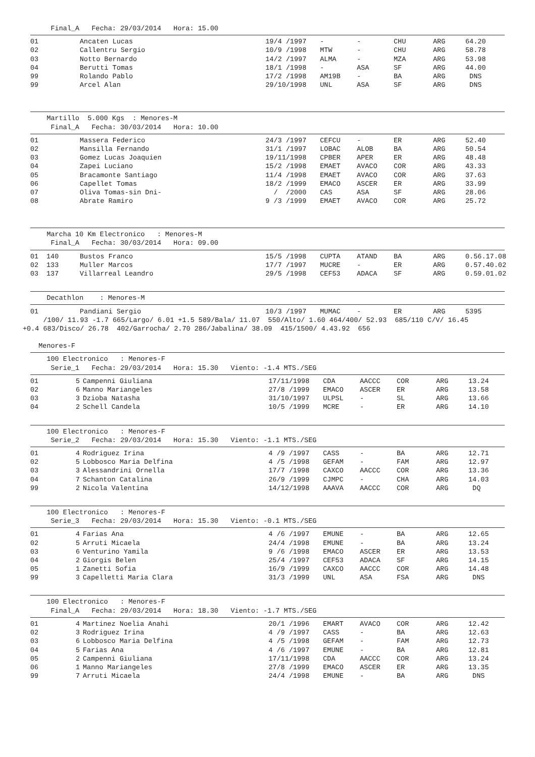Final_A   Fecha: 29/03/2014   Hora: 15.00
| 01 | | Ancaten Lucas | 19/4 /1997 | - | - | CHU | ARG | 64.20 |
| 02 | | Callentru Sergio | 10/9 /1998 | MTW | - | CHU | ARG | 58.78 |
| 03 | | Notto Bernardo | 14/2 /1997 | ALMA | - | MZA | ARG | 53.98 |
| 04 | | Berutti Tomas | 18/1 /1998 | - | ASA | SF | ARG | 44.00 |
| 99 | | Rolando Pablo | 17/2 /1998 | AM19B | - | BA | ARG | DNS |
| 99 | | Arcel Alan | 29/10/1998 | UNL | ASA | SF | ARG | DNS |
    Martillo  5.000 Kgs  : Menores-M
     Final_A   Fecha: 30/03/2014   Hora: 10.00
| 01 | | Massera Federico | 24/3 /1997 | CEFCU | - | ER | ARG | 52.40 |
| 02 | | Mansilla Fernando | 31/1 /1997 | LOBAC | ALOB | BA | ARG | 50.54 |
| 03 | | Gomez Lucas Joaquien | 19/11/1998 | CPBER | APER | ER | ARG | 48.48 |
| 04 | | Zapei Luciano | 15/2 /1998 | EMAET | AVACO | COR | ARG | 43.33 |
| 05 | | Bracamonte Santiago | 11/4 /1998 | EMAET | AVACO | COR | ARG | 37.63 |
| 06 | | Capellet Tomas | 18/2 /1999 | EMACO | ASCER | ER | ARG | 33.99 |
| 07 | | Oliva Tomas-sin Dni- | / /2000 | CAS | ASA | SF | ARG | 28.06 |
| 08 | | Abrate Ramiro | 9 /3 /1999 | EMAET | AVACO | COR | ARG | 25.72 |
    Marcha 10 Km Electronico   : Menores-M
     Final_A   Fecha: 30/03/2014   Hora: 09.00
| 01 | 140 | Bustos Franco | 15/5 /1998 | CUPTA | ATAND | BA | ARG | 0.56.17.08 |
| 02 | 133 | Muller Marcos | 17/7 /1997 | MUCRE | - | ER | ARG | 0.57.40.02 |
| 03 | 137 | Villarreal Leandro | 29/5 /1998 | CEF53 | ADACA | SF | ARG | 0.59.01.02 |
    Decathlon    : Menores-M
| 01 | | Pandiani Sergio | 10/3 /1997 | MUMAC | - | ER | ARG | 5395 |
     /100/ 11.93 -1.7 665/Largo/ 6.01 +1.5 589/Bala/ 11.07  550/Alto/ 1.60 464/400/ 52.93  685/110 C/V/ 16.45
+0.4 683/Disco/ 26.78  402/Garrocha/ 2.70 286/Jabalina/ 38.09  415/1500/ 4.43.92  656
  Menores-F
    100 Electronico   : Menores-F
     Serie_1   Fecha: 29/03/2014   Hora: 15.30   Viento: -1.4 MTS./SEG
| 01 | 5 | Campenni Giuliana | 17/11/1998 | CDA | AACCC | COR | ARG | 13.24 |
| 02 | 6 | Manno Mariangeles | 27/8 /1999 | EMACO | ASCER | ER | ARG | 13.58 |
| 03 | 3 | Dzioba Natasha | 31/10/1997 | ULPSL | - | SL | ARG | 13.66 |
| 04 | 2 | Schell Candela | 10/5 /1999 | MCRE | - | ER | ARG | 14.10 |
    100 Electronico   : Menores-F
     Serie_2   Fecha: 29/03/2014   Hora: 15.30   Viento: -1.1 MTS./SEG
| 01 | 4 | Rodriguez Irina | 4 /9 /1997 | CASS | - | BA | ARG | 12.71 |
| 02 | 5 | Lobbosco Maria Delfina | 4 /5 /1998 | GEFAM | - | FAM | ARG | 12.97 |
| 03 | 3 | Alessandrini Ornella | 17/7 /1998 | CAXCO | AACCC | COR | ARG | 13.36 |
| 04 | 7 | Schanton Catalina | 26/9 /1999 | CJMPC | - | CHA | ARG | 14.03 |
| 99 | 2 | Nicola Valentina | 14/12/1998 | AAAVA | AACCC | COR | ARG | DQ |
    100 Electronico   : Menores-F
     Serie_3   Fecha: 29/03/2014   Hora: 15.30   Viento: -0.1 MTS./SEG
| 01 | 4 | Farias Ana | 4 /6 /1997 | EMUNE | - | BA | ARG | 12.65 |
| 02 | 5 | Arruti Micaela | 24/4 /1998 | EMUNE | - | BA | ARG | 13.24 |
| 03 | 6 | Venturino Yamila | 9 /6 /1998 | EMACO | ASCER | ER | ARG | 13.53 |
| 04 | 2 | Giorgis Belen | 25/4 /1997 | CEF53 | ADACA | SF | ARG | 14.15 |
| 05 | 1 | Zanetti Sofia | 16/9 /1999 | CAXCO | AACCC | COR | ARG | 14.48 |
| 99 | 3 | Capelletti Maria Clara | 31/3 /1999 | UNL | ASA | FSA | ARG | DNS |
    100 Electronico   : Menores-F
     Final_A   Fecha: 29/03/2014   Hora: 18.30   Viento: -1.7 MTS./SEG
| 01 | 4 | Martinez Noelia Anahi | 20/1 /1996 | EMART | AVACO | COR | ARG | 12.42 |
| 02 | 3 | Rodriguez Irina | 4 /9 /1997 | CASS | - | BA | ARG | 12.63 |
| 03 | 6 | Lobbosco Maria Delfina | 4 /5 /1998 | GEFAM | - | FAM | ARG | 12.73 |
| 04 | 5 | Farias Ana | 4 /6 /1997 | EMUNE | - | BA | ARG | 12.81 |
| 05 | 2 | Campenni Giuliana | 17/11/1998 | CDA | AACCC | COR | ARG | 13.24 |
| 06 | 1 | Manno Mariangeles | 27/8 /1999 | EMACO | ASCER | ER | ARG | 13.35 |
| 99 | 7 | Arruti Micaela | 24/4 /1998 | EMUNE | - | BA | ARG | DNS |